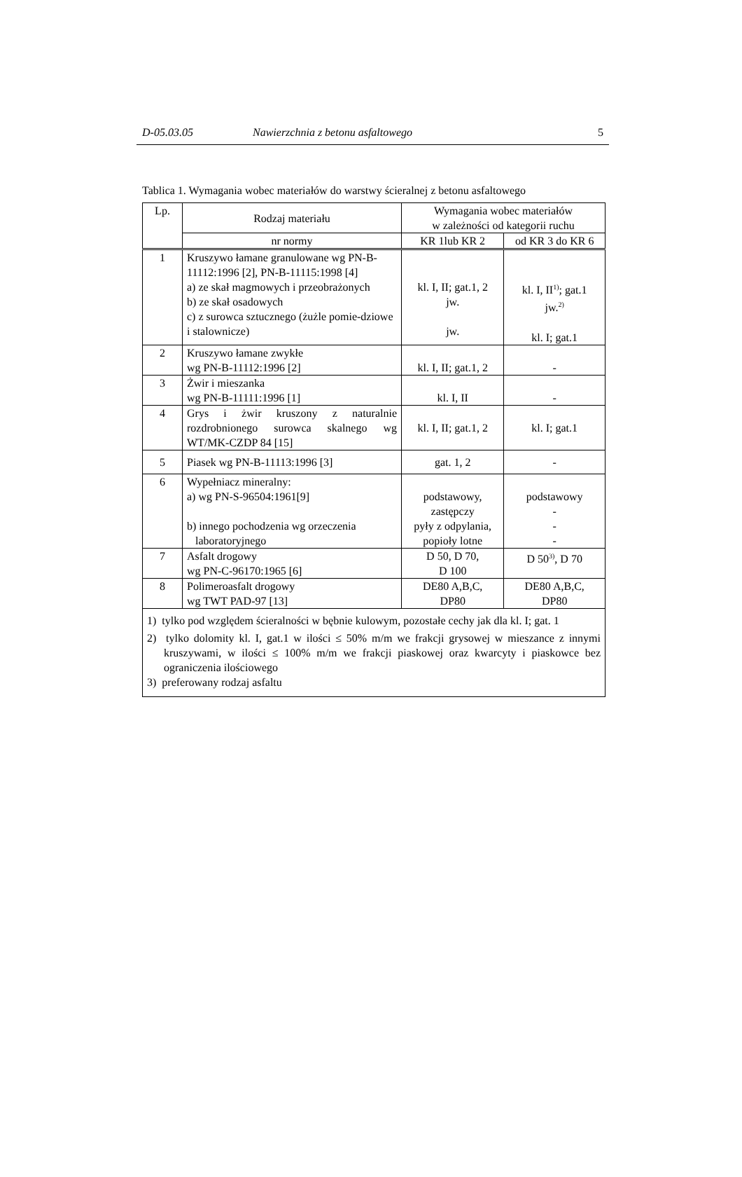D-05.03.05 Nawierzchnia z betonu asfaltowego 5
Tablica 1. Wymagania wobec materiałów do warstwy ścieralnej z betonu asfaltowego
| Lp. | Rodzaj materiału | Wymagania wobec materiałów w zależności od kategorii ruchu | |
| --- | --- | --- | --- |
| | nr normy | KR 1lub KR 2 | od KR 3 do KR 6 |
| 1 | Kruszywo łamane granulowane wg PN-B-11112:1996 [2], PN-B-11115:1998 [4] a) ze skał magmowych i przeobrażonych b) ze skał osadowych c) z surowca sztucznego (żużle pomie-dziowe i stalownicze) | kl. I, II; gat.1, 2 jw. jw. | kl. I, II<sup>1)</sup>; gat.1 jw.<sup>2)</sup> kl. I; gat.1 |
| 2 | Kruszywo łamane zwykłe wg PN-B-11112:1996 [2] | kl. I, II; gat.1, 2 | - |
| 3 | Żwir i mieszanka wg PN-B-11111:1996 [1] | kl. I, II | - |
| 4 | Grys i żwir kruszony z naturalnie rozdrobnionego surowca skalnego wg WT/MK-CZDP 84 [15] | kl. I, II; gat.1, 2 | kl. I; gat.1 |
| 5 | Piasek wg PN-B-11113:1996 [3] | gat. 1, 2 | - |
| 6 | Wypełniacz mineralny: a) wg PN-S-96504:1961[9] b) innego pochodzenia wg orzeczenia laboratoryjnego | podstawowy, zastępczy pyły z odpylania, popioły lotne | podstawowy - - - |
| 7 | Asfalt drogowy wg PN-C-96170:1965 [6] | D 50, D 70, D 100 | D 50<sup>3)</sup>, D 70 |
| 8 | Polimeroasfalt drogowy wg TWT PAD-97 [13] | DE80 A,B,C, DP80 | DE80 A,B,C, DP80 |
| 1) tylko pod względem ścieralności w bębnie kulowym, pozostałe cechy jak dla kl. I; gat. 1 2) tylko dolomity kl. I, gat.1 w ilości ≤ 50% m/m we frakcji grysowej w mieszance z innymi kruszywami, w ilości ≤ 100% m/m we frakcji piaskowej oraz kwarcyty i piaskowce bez ograniczenia ilościowego 3) preferowany rodzaj asfaltu | | | |